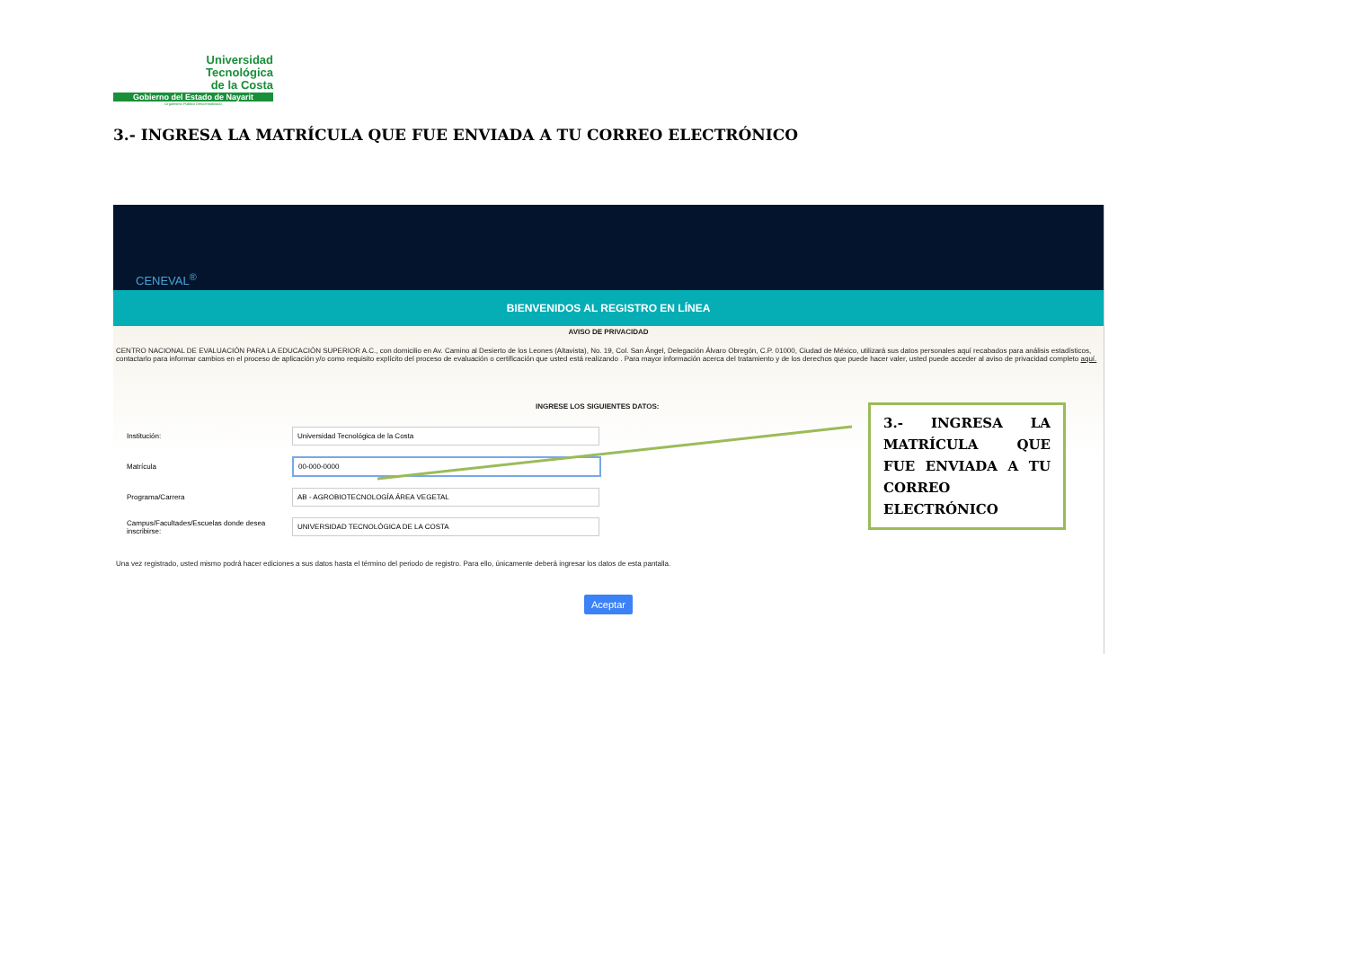Universidad
Tecnológica
de la Costa
Gobierno del Estado de Nayarit
Organismo Público Descentralizado
3.- INGRESA LA MATRÍCULA QUE FUE ENVIADA A TU CORREO ELECTRÓNICO
CENEVAL<sup>®</sup>
BIENVENIDOS AL REGISTRO EN LÍNEA
AVISO DE PRIVACIDAD
CENTRO NACIONAL DE EVALUACIÓN PARA LA EDUCACIÓN SUPERIOR A.C., con domicilio en Av. Camino al Desierto de los Leones (Altavista), No. 19, Col. San Ángel, Delegación Álvaro Obregón, C.P. 01000, Ciudad de México, utilizará sus datos personales aquí recabados para análisis estadísticos, contactarlo para informar cambios en el proceso de aplicación y/o como requisito explícito del proceso de evaluación o certificación que usted está realizando . Para mayor información acerca del tratamiento y de los derechos que puede hacer valer, usted puede acceder al aviso de privacidad completo aquí.
INGRESE LOS SIGUIENTES DATOS:
Institución:
Universidad Tecnológica de la Costa
Matrícula
00-000-0000
Programa/Carrera
AB - AGROBIOTECNOLOGÍA ÁREA VEGETAL
Campus/Facultades/Escuelas donde desea inscribirse:
UNIVERSIDAD TECNOLÓGICA DE LA COSTA
Una vez registrado, usted mismo podrá hacer ediciones a sus datos hasta el término del periodo de registro. Para ello, únicamente deberá ingresar los datos de esta pantalla.
Aceptar
3.- INGRESA LA MATRÍCULA QUE FUE ENVIADA A TU CORREO ELECTRÓNICO